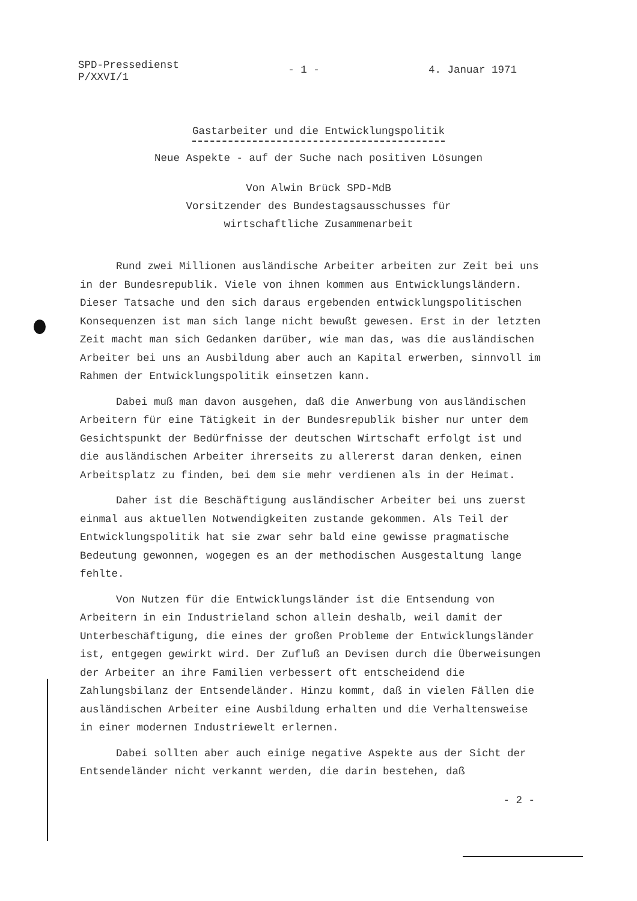SPD-Pressedienst
P/XXVI/1
- 1 - 4. Januar 1971
Gastarbeiter und die Entwicklungspolitik
Neue Aspekte - auf der Suche nach positiven Lösungen
Von Alwin Brück SPD-MdB
Vorsitzender des Bundestagsausschusses für
wirtschaftliche Zusammenarbeit
Rund zwei Millionen ausländische Arbeiter arbeiten zur Zeit bei uns in der Bundesrepublik. Viele von ihnen kommen aus Entwicklungsländern. Dieser Tatsache und den sich daraus ergebenden entwicklungspolitischen Konsequenzen ist man sich lange nicht bewußt gewesen. Erst in der letzten Zeit macht man sich Gedanken darüber, wie man das, was die ausländischen Arbeiter bei uns an Ausbildung aber auch an Kapital erwerben, sinnvoll im Rahmen der Entwicklungspolitik einsetzen kann.
Dabei muß man davon ausgehen, daß die Anwerbung von ausländischen Arbeitern für eine Tätigkeit in der Bundesrepublik bisher nur unter dem Gesichtspunkt der Bedürfnisse der deutschen Wirtschaft erfolgt ist und die ausländischen Arbeiter ihrerseits zu allererst daran denken, einen Arbeitsplatz zu finden, bei dem sie mehr verdienen als in der Heimat.
Daher ist die Beschäftigung ausländischer Arbeiter bei uns zuerst einmal aus aktuellen Notwendigkeiten zustande gekommen. Als Teil der Entwicklungspolitik hat sie zwar sehr bald eine gewisse pragmatische Bedeutung gewonnen, wogegen es an der methodischen Ausgestaltung lange fehlte.
Von Nutzen für die Entwicklungsländer ist die Entsendung von Arbeitern in ein Industrieland schon allein deshalb, weil damit der Unterbeschäftigung, die eines der großen Probleme der Entwicklungsländer ist, entgegen gewirkt wird. Der Zufluß an Devisen durch die Überweisungen der Arbeiter an ihre Familien verbessert oft entscheidend die Zahlungsbilanz der Entsendeländer. Hinzu kommt, daß in vielen Fällen die ausländischen Arbeiter eine Ausbildung erhalten und die Verhaltensweise in einer modernen Industriewelt erlernen.
Dabei sollten aber auch einige negative Aspekte aus der Sicht der Entsendeländer nicht verkannt werden, die darin bestehen, daß
- 2 -